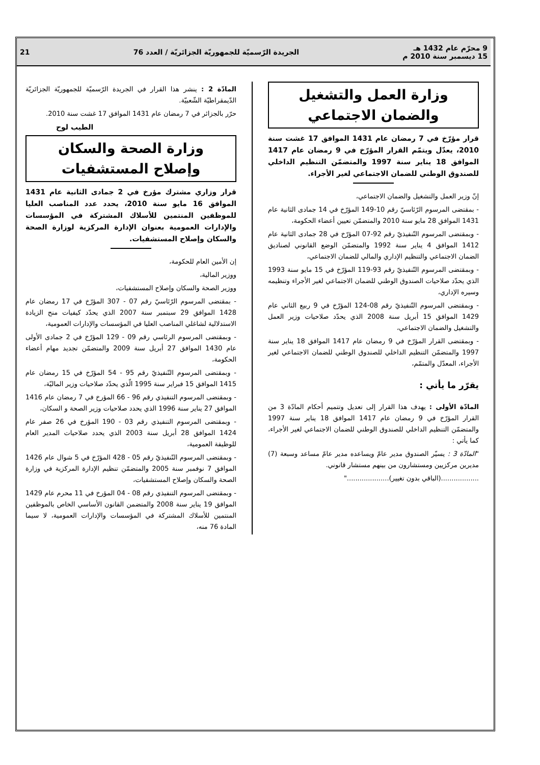9 محرّم عام 1432 هـ
15 ديسمبر سنة 2010 م
الجريدة الرّسميّة للجمهوريّة الجزائريّة / العدد 76
21
وزارة العمل والتشغيل
والضمان الاجتماعي
قرار مؤرّخ في 7 رمضان عام 1431 الموافق 17 غشت سنة 2010، يعدّل ويتمّم القرار المؤرّخ في 9 رمضان عام 1417 الموافق 18 يناير سنة 1997 والمتضمّن التنظيم الداخلي للصندوق الوطني للضمان الاجتماعي لغير الأجراء.
إنّ وزير العمل والتشغيل والضمان الاجتماعي،
- بمقتضى المرسوم الرّئاسيّ رقم 10-149 المؤرّخ في 14 جمادى الثانية عام 1431 الموافق 28 مايو سنة 2010 والمتضمّن تعيين أعضاء الحكومة،
- وبمقتضى المرسوم التّنفيذيّ رقم 92-07 المؤرّخ في 28 جمادى الثانية عام 1412 الموافق 4 يناير سنة 1992 والمتضمّن الوضع القانوني لصناديق الضمان الاجتماعي والتنظيم الإداري والمالي للضمان الاجتماعي،
- وبمقتضى المرسوم التّنفيذيّ رقم 93-119 المؤرّخ في 15 مايو سنة 1993 الذي يحدّد صلاحيات الصندوق الوطني للضمان الاجتماعي لغير الأجراء وتنظيمه وسيره الإداري،
- وبمقتضى المرسوم التّنفيذيّ رقم 08-124 المؤرّخ في 9 ربيع الثاني عام 1429 الموافق 15 أبريل سنة 2008 الذي يحدّد صلاحيات وزير العمل والتشغيل والضمان الاجتماعي،
- وبمقتضى القرار المؤرّخ في 9 رمضان عام 1417 الموافق 18 يناير سنة 1997 والمتضمّن التنظيم الداخلي للصندوق الوطني للضمان الاجتماعي لغير الأجراء، المعدّل والمتمّم،
يقرّر ما يأتي :
المادّة الأولى : يهدف هذا القرار إلى تعديل وتتميم أحكام المادّة 3 من القرار المؤرّخ في 9 رمضان عام 1417 الموافق 18 يناير سنة 1997 والمتضمّن التنظيم الداخلي للصندوق الوطني للضمان الاجتماعي لغير الأجراء، كما يأتي :
"المادّة 3 : يسيّر الصندوق مدير عامّ ويساعده مدير عامّ مساعد وسبعة (7) مديرين مركزيين ومستشارون من بينهم مستشار قانوني.
..................(الباقي بدون تغيير)...................."
المادّة 2 : ينشر هذا القرار في الجريدة الرّسميّة للجمهوريّة الجزائريّة الدّيمقراطيّة الشّعبيّة.
حرّر بالجزائر في 7 رمضان عام 1431 الموافق 17 غشت سنة 2010.
الطيب لوح
وزارة الصحة والسكان
وإصلاح المستشفيات
قرار وزاري مشترك مؤرخ في 2 جمادى الثانية عام 1431 الموافق 16 مايو سنة 2010، يحدد عدد المناصب العليا للموظفين المنتمين للأسلاك المشتركة في المؤسسات والإدارات العمومية بعنوان الإدارة المركزية لوزارة الصحة والسكان وإصلاح المستشفيات.
إن الأمين العام للحكومة،
ووزير المالية،
ووزير الصحة والسكان وإصلاح المستشفيات،
- بمقتضى المرسوم الرّئاسيّ رقم 07 - 307 المؤرّخ في 17 رمضان عام 1428 الموافق 29 سبتمبر سنة 2007 الذي يحدّد كيفيات منح الزيادة الاستدلالية لشاغلي المناصب العليا في المؤسسات والإدارات العمومية،
- وبمقتضى المرسوم الرئاسي رقم 09 - 129 المؤرّخ في 2 جمادى الأولى عام 1430 الموافق 27 أبريل سنة 2009 والمتضمّن تجديد مهام أعضاء الحكومة،
- وبمقتضى المرسوم التّنفيذيّ رقم 95 - 54 المؤرّخ في 15 رمضان عام 1415 الموافق 15 فبراير سنة 1995 الّذي يحدّد صلاحيات وزير الماليّة،
- وبمقتضى المرسوم التنفيذي رقم 96 - 66 المؤرخ في 7 رمضان عام 1416 الموافق 27 يناير سنة 1996 الذي يحدد صلاحيات وزير الصحة و السكان،
- وبمقتضى المرسوم التنفيذي رقم 03 - 190 المؤرخ في 26 صفر عام 1424 الموافق 28 أبريل سنة 2003 الذي يحدد صلاحيات المدير العام للوظيفة العمومية،
- وبمقتضى المرسوم التّنفيذيّ رقم 05 - 428 المؤرّخ في 5 شوال عام 1426 الموافق 7 نوفمبر سنة 2005 والمتضمّن تنظيم الإدارة المركزية في وزارة الصحة والسكان وإصلاح المستشفيات،
- وبمقتضى المرسوم التنفيذي رقم 08 - 04 المؤرخ في 11 محرم عام 1429 الموافق 19 يناير سنة 2008 والمتضمن القانون الأساسي الخاص بالموظفين المنتمين للأسلاك المشتركة في المؤسسات والإدارات العمومية، لا سيما المادة 76 منه،